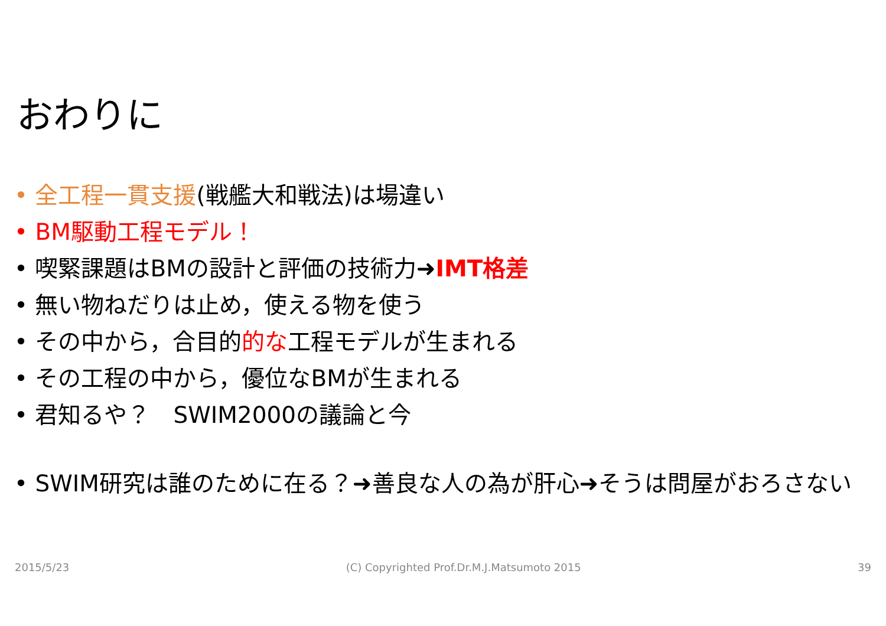おわりに
• 全工程一貫支援(戦艦大和戦法)は場違い
• BM駆動工程モデル！
• 喫緊課題はBMの設計と評価の技術力➜IMT格差
• 無い物ねだりは止め，使える物を使う
• その中から，合目的的な工程モデルが生まれる
• その工程の中から，優位なBMが生まれる
• 君知るや？　SWIM2000の議論と今
• SWIM研究は誰のために在る？➜善良な人の為が肝心➜そうは問屋がおろさない
2015/5/23 (C) Copyrighted Prof.Dr.M.J.Matsumoto 2015 39